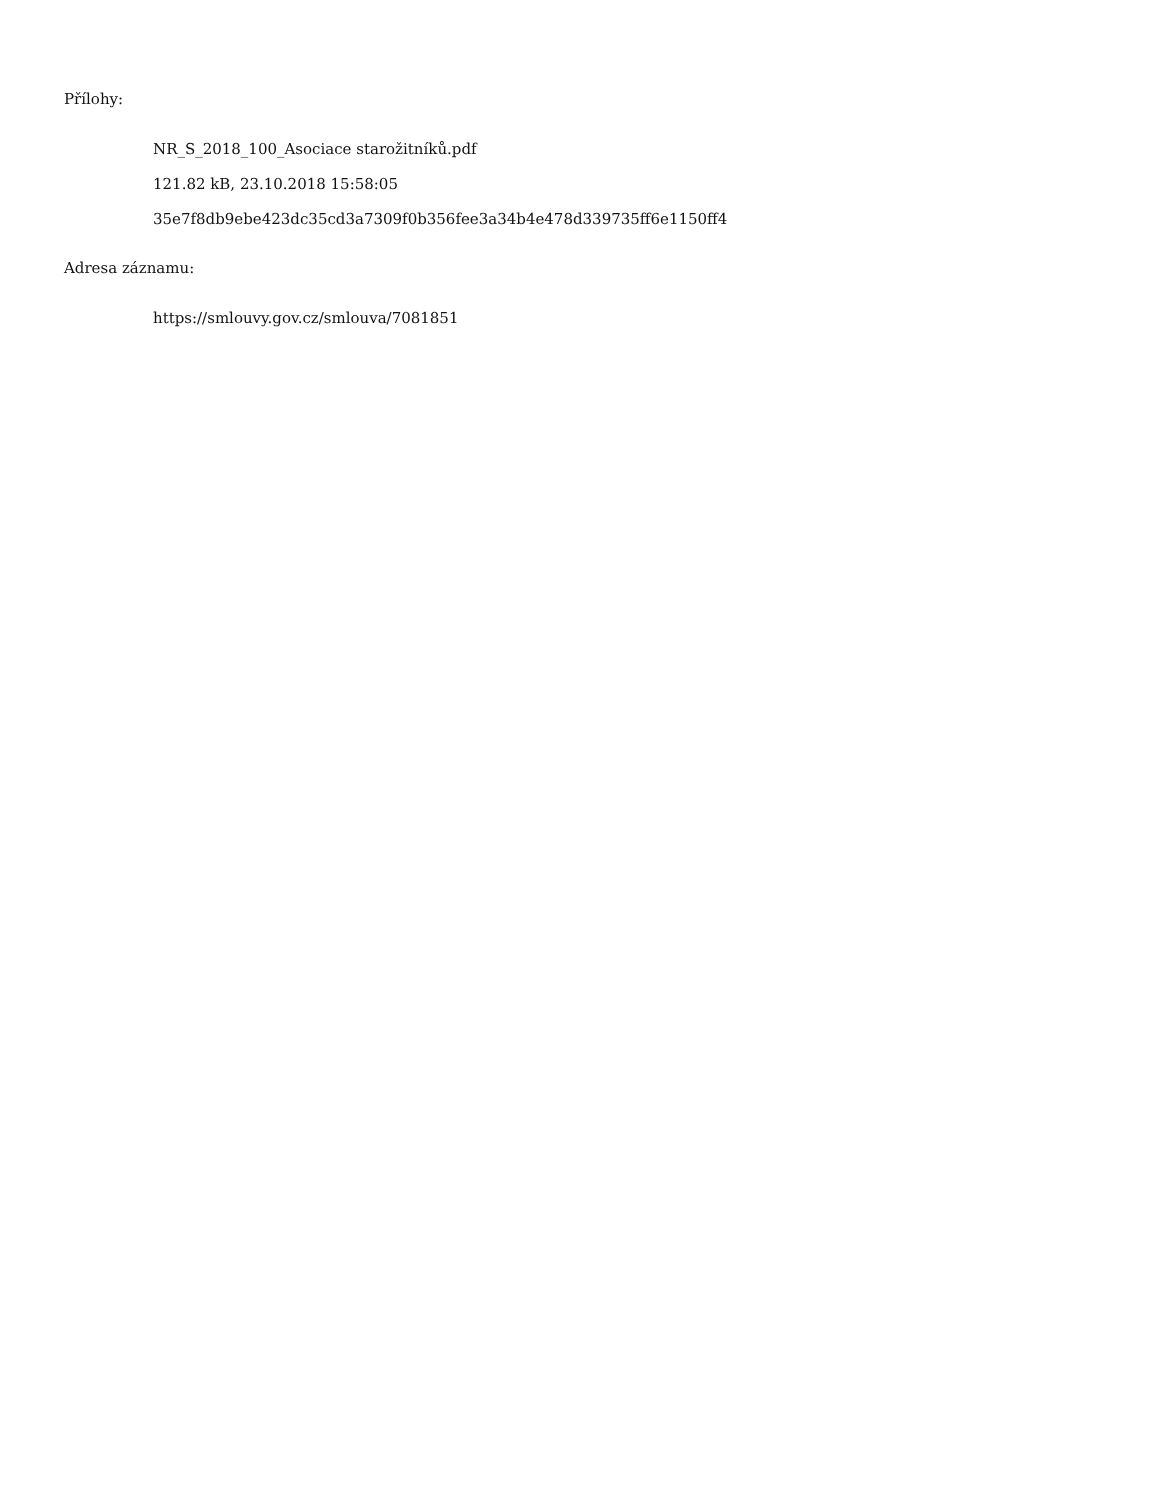Přílohy:
NR_S_2018_100_Asociace starožitníků.pdf
121.82 kB, 23.10.2018 15:58:05
35e7f8db9ebe423dc35cd3a7309f0b356fee3a34b4e478d339735ff6e1150ff4
Adresa záznamu:
https://smlouvy.gov.cz/smlouva/7081851